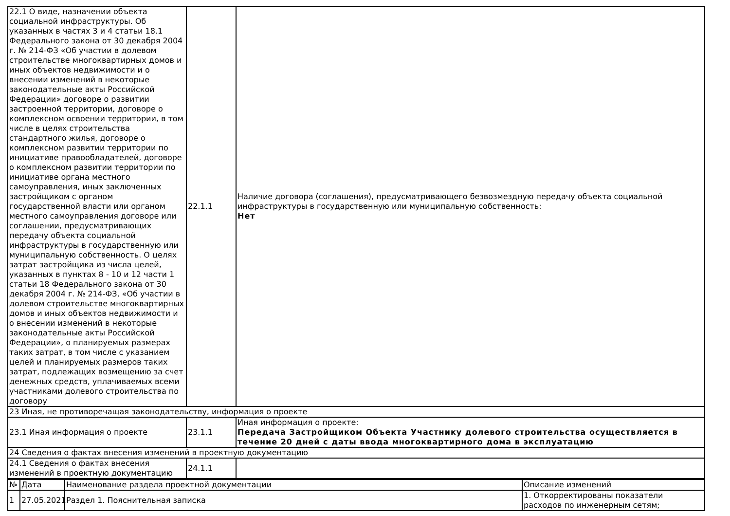| 22.1 О виде, назначении объекта социальной инфраструктуры. Об указанных в частях 3 и 4 статьи 18.1 Федерального закона от 30 декабря 2004 г. № 214-ФЗ «Об участии в долевом строительстве многоквартирных домов и иных объектов недвижимости и о внесении изменений в некоторые законодательные акты Российской Федерации» договоре о развитии застроенной территории, договоре о комплексном освоении территории, в том числе в целях строительства стандартного жилья, договоре о комплексном развитии территории по инициативе правообладателей, договоре о комплексном развитии территории по инициативе органа местного самоуправления, иных заключенных застройщиком с органом государственной власти или органом местного самоуправления договоре или соглашении, предусматривающих передачу объекта социальной инфраструктуры в государственную или муниципальную собственность. О целях затрат застройщика из числа целей, указанных в пунктах 8 - 10 и 12 части 1 статьи 18 Федерального закона от 30 декабря 2004 г. № 214-ФЗ, «Об участии в долевом строительстве многоквартирных домов и иных объектов недвижимости и о внесении изменений в некоторые законодательные акты Российской Федерации», о планируемых размерах таких затрат, в том числе с указанием целей и планируемых размеров таких затрат, подлежащих возмещению за счет денежных средств, уплачиваемых всеми участниками долевого строительства по договору | 22.1.1 | Наличие договора (соглашения), предусматривающего безвозмездную передачу объекта социальной инфраструктуры в государственную или муниципальную собственность: Нет |
| 23 Иная, не противоречащая законодательству, информация о проекте | | |
| 23.1 Иная информация о проекте | 23.1.1 | Иная информация о проекте: Передача Застройщиком Объекта Участнику долевого строительства осуществляется в течение 20 дней с даты ввода многоквартирного дома в эксплуатацию |
| 24 Сведения о фактах внесения изменений в проектную документацию | | |
| 24.1 Сведения о фактах внесения изменений в проектную документацию | 24.1.1 | |
| № | Дата | Наименование раздела проектной документации | Описание изменений |
| 1 | 27.05.2021 | Раздел 1. Пояснительная записка | 1. Откорректированы показатели расходов по инженерным сетям; |